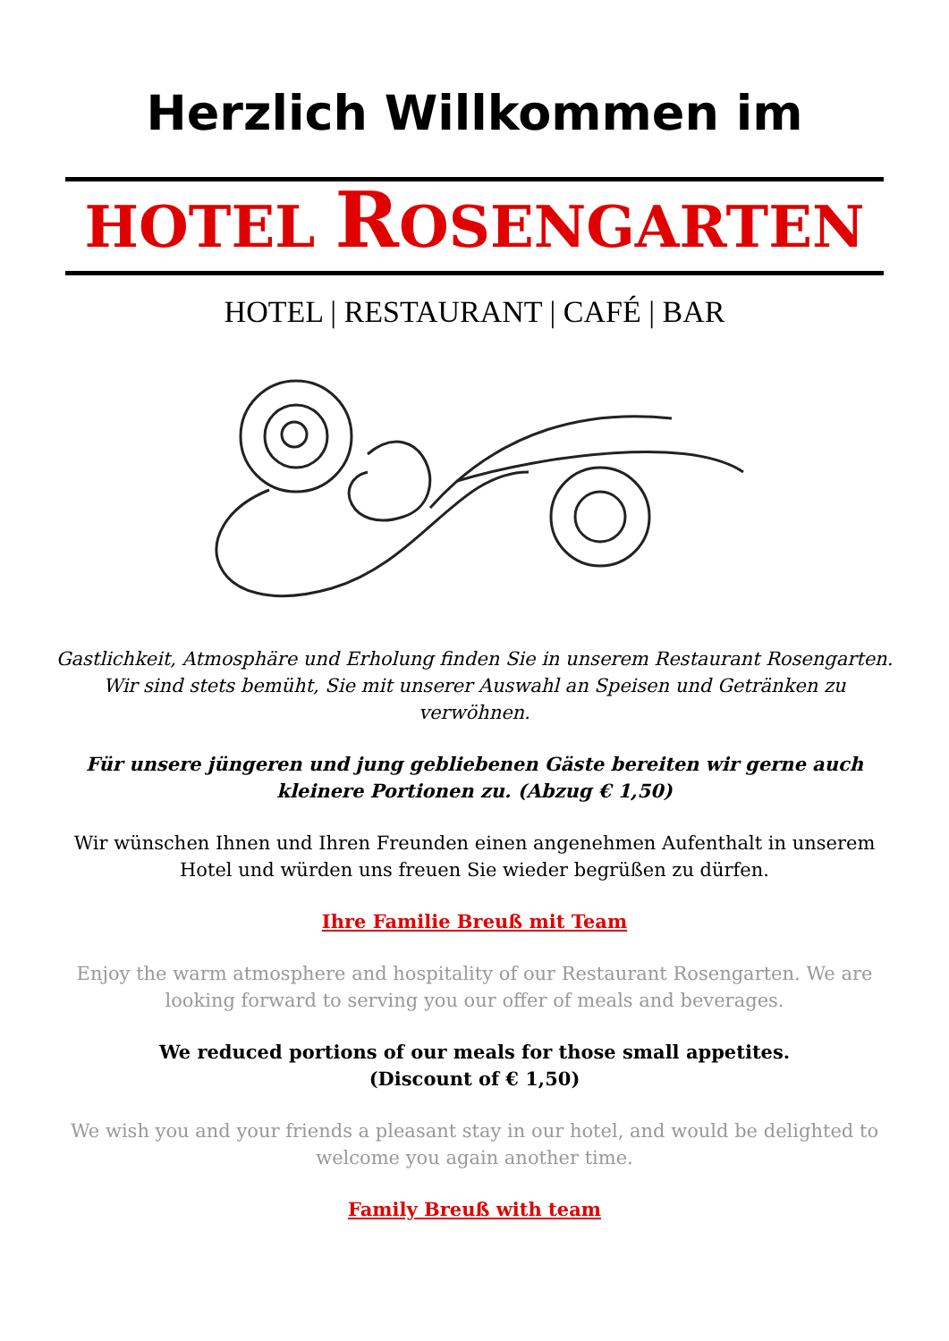Herzlich Willkommen im
HOTEL ROSENGARTEN
HOTEL | RESTAURANT | CAFÉ | BAR
Gastlichkeit, Atmosphäre und Erholung finden Sie in unserem Restaurant Rosengarten. Wir sind stets bemüht, Sie mit unserer Auswahl an Speisen und Getränken zu verwöhnen.
Für unsere jüngeren und jung gebliebenen Gäste bereiten wir gerne auch kleinere Portionen zu. (Abzug € 1,50)
Wir wünschen Ihnen und Ihren Freunden einen angenehmen Aufenthalt in unserem Hotel und würden uns freuen Sie wieder begrüßen zu dürfen.
Ihre Familie Breuß mit Team
Enjoy the warm atmosphere and hospitality of our Restaurant Rosengarten. We are looking forward to serving you our offer of meals and beverages.
We reduced portions of our meals for those small appetites.
(Discount of € 1,50)
We wish you and your friends a pleasant stay in our hotel, and would be delighted to welcome you again another time.
Family Breuß with team